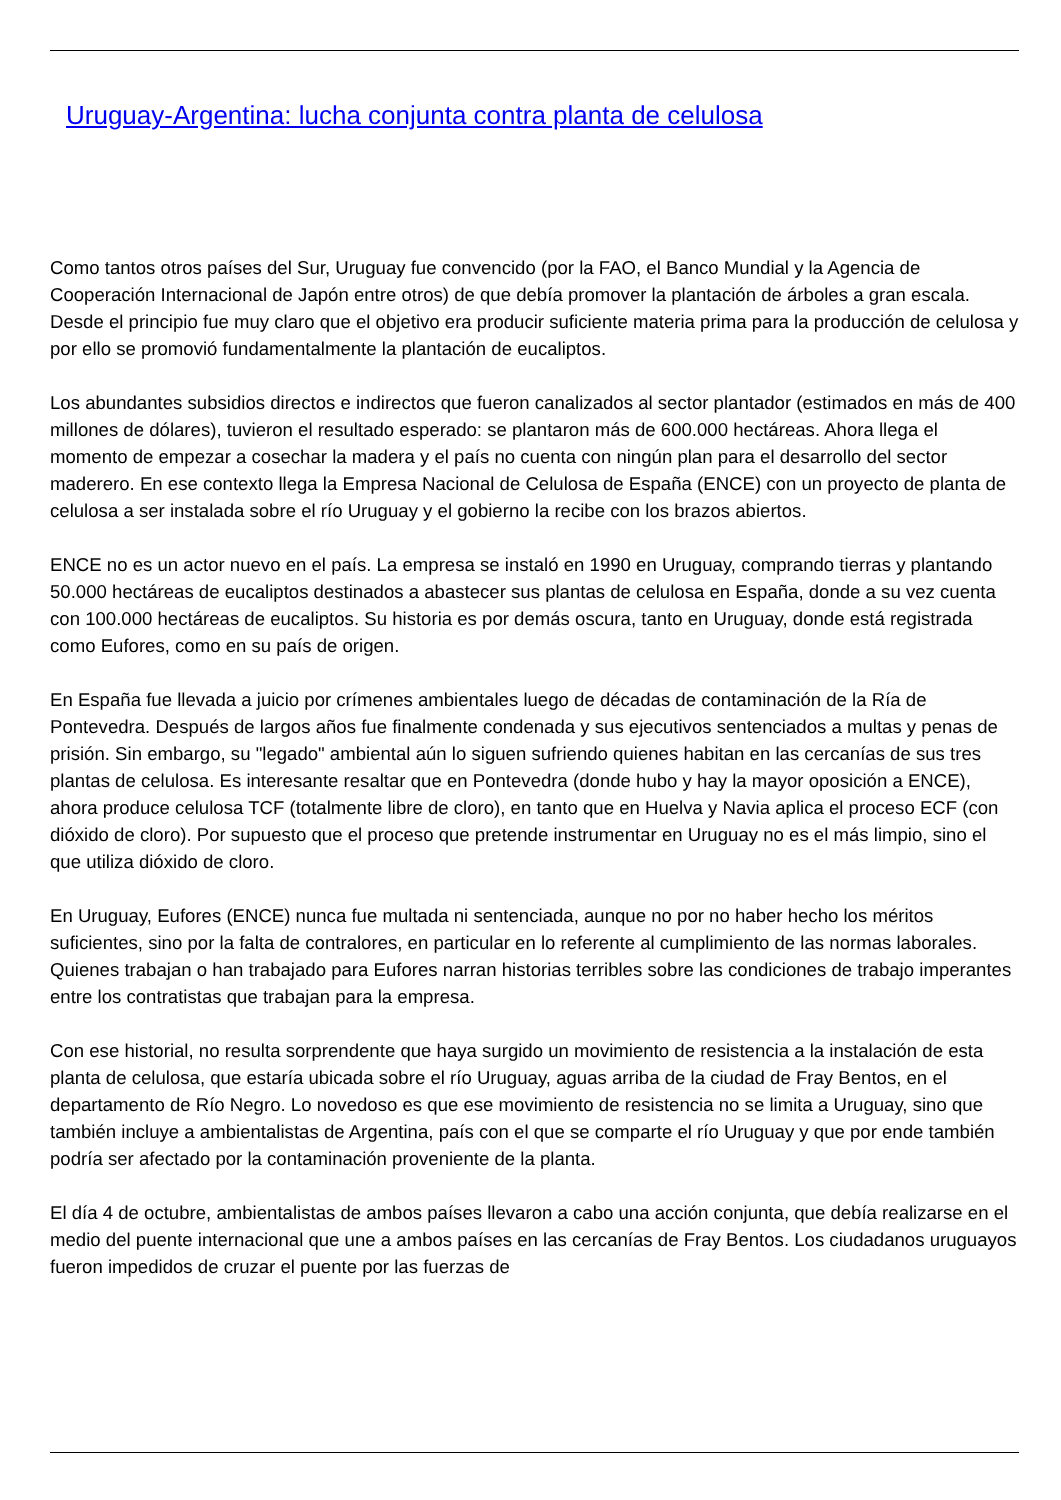Uruguay-Argentina: lucha conjunta contra planta de celulosa
Como tantos otros países del Sur, Uruguay fue convencido (por la FAO, el Banco Mundial y la Agencia de Cooperación Internacional de Japón entre otros) de que debía promover la plantación de árboles a gran escala. Desde el principio fue muy claro que el objetivo era producir suficiente materia prima para la producción de celulosa y por ello se promovió fundamentalmente la plantación de eucaliptos.
Los abundantes subsidios directos e indirectos que fueron canalizados al sector plantador (estimados en más de 400 millones de dólares), tuvieron el resultado esperado: se plantaron más de 600.000 hectáreas. Ahora llega el momento de empezar a cosechar la madera y el país no cuenta con ningún plan para el desarrollo del sector maderero. En ese contexto llega la Empresa Nacional de Celulosa de España (ENCE) con un proyecto de planta de celulosa a ser instalada sobre el río Uruguay y el gobierno la recibe con los brazos abiertos.
ENCE no es un actor nuevo en el país. La empresa se instaló en 1990 en Uruguay, comprando tierras y plantando 50.000 hectáreas de eucaliptos destinados a abastecer sus plantas de celulosa en España, donde a su vez cuenta con 100.000 hectáreas de eucaliptos. Su historia es por demás oscura, tanto en Uruguay, donde está registrada como Eufores, como en su país de origen.
En España fue llevada a juicio por crímenes ambientales luego de décadas de contaminación de la Ría de Pontevedra. Después de largos años fue finalmente condenada y sus ejecutivos sentenciados a multas y penas de prisión. Sin embargo, su "legado" ambiental aún lo siguen sufriendo quienes habitan en las cercanías de sus tres plantas de celulosa. Es interesante resaltar que en Pontevedra (donde hubo y hay la mayor oposición a ENCE), ahora produce celulosa TCF (totalmente libre de cloro), en tanto que en Huelva y Navia aplica el proceso ECF (con dióxido de cloro). Por supuesto que el proceso que pretende instrumentar en Uruguay no es el más limpio, sino el que utiliza dióxido de cloro.
En Uruguay, Eufores (ENCE) nunca fue multada ni sentenciada, aunque no por no haber hecho los méritos suficientes, sino por la falta de contralores, en particular en lo referente al cumplimiento de las normas laborales. Quienes trabajan o han trabajado para Eufores narran historias terribles sobre las condiciones de trabajo imperantes entre los contratistas que trabajan para la empresa.
Con ese historial, no resulta sorprendente que haya surgido un movimiento de resistencia a la instalación de esta planta de celulosa, que estaría ubicada sobre el río Uruguay, aguas arriba de la ciudad de Fray Bentos, en el departamento de Río Negro. Lo novedoso es que ese movimiento de resistencia no se limita a Uruguay, sino que también incluye a ambientalistas de Argentina, país con el que se comparte el río Uruguay y que por ende también podría ser afectado por la contaminación proveniente de la planta.
El día 4 de octubre, ambientalistas de ambos países llevaron a cabo una acción conjunta, que debía realizarse en el medio del puente internacional que une a ambos países en las cercanías de Fray Bentos. Los ciudadanos uruguayos fueron impedidos de cruzar el puente por las fuerzas de